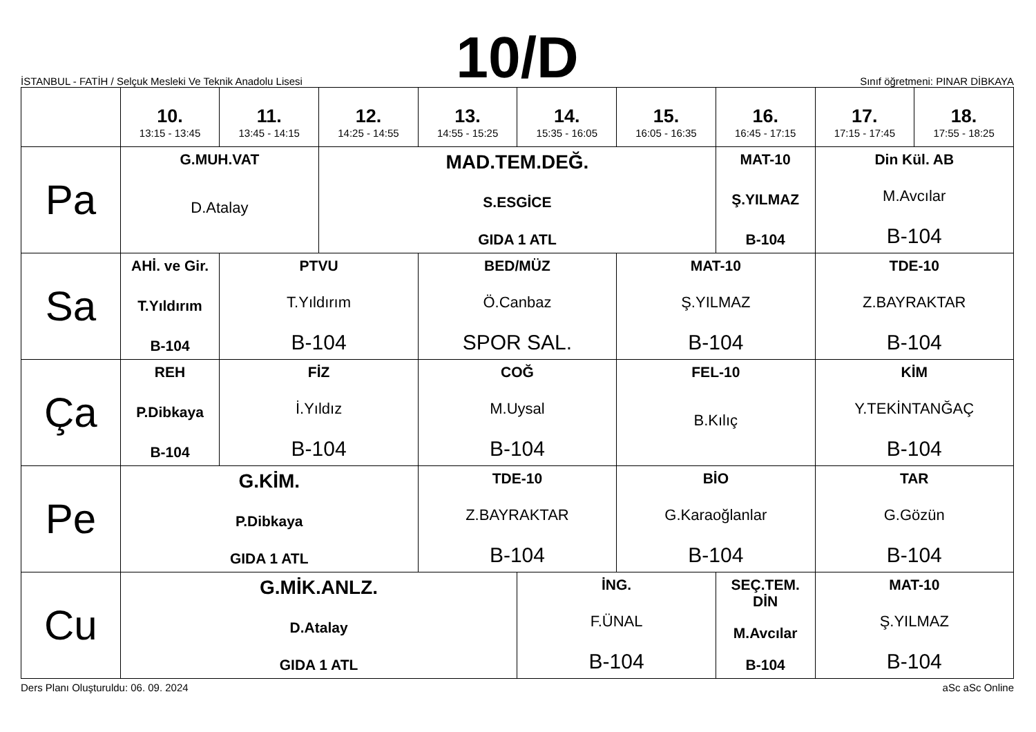İSTANBUL - FATİH / Selçuk Mesleki Ve Teknik Anadolu Lisesi
10/D
Sınıf öğretmeni: PINAR DİBKAYA
| | 10. 13:15 - 13:45 | 11. 13:45 - 14:15 | 12. 14:25 - 14:55 | 13. 14:55 - 15:25 | 14. 15:35 - 16:05 | 15. 16:05 - 16:35 | 16. 16:45 - 17:15 | 17. 17:15 - 17:45 | 18. 17:55 - 18:25 |
| --- | --- | --- | --- | --- | --- | --- | --- | --- | --- |
| Pa | G.MUH.VAT D.Atalay | | MAD.TEM.DEĞ. S.ESGİCE GIDA 1 ATL | | | | MAT-10 Ş.YILMAZ B-104 | Din Kül. AB M.Avcılar B-104 | |
| Sa | AHİ. ve Gir. T.Yıldırım B-104 | PTVU T.Yıldırım B-104 | | BED/MÜZ Ö.Canbaz SPOR SAL. | | MAT-10 Ş.YILMAZ B-104 | | TDE-10 Z.BAYRAKTAR B-104 | |
| Ça | REH P.Dibkaya B-104 | FİZ İ.Yıldız B-104 | | COĞ M.Uysal B-104 | | FEL-10 B.Kılıç | | KİM Y.TEKİNTANĞAÇ B-104 | |
| Pe | G.KİM. P.Dibkaya GIDA 1 ATL | | | TDE-10 Z.BAYRAKTAR B-104 | | BİO G.Karaoğlanlar B-104 | | TAR G.Gözün B-104 | |
| Cu | G.MİK.ANLZ. D.Atalay GIDA 1 ATL | | | | İNG. F.ÜNAL B-104 | | SEÇ.TEM. DİN M.Avcılar B-104 | MAT-10 Ş.YILMAZ B-104 | |
Ders Planı Oluşturuldu: 06. 09. 2024 aSc aSc Online